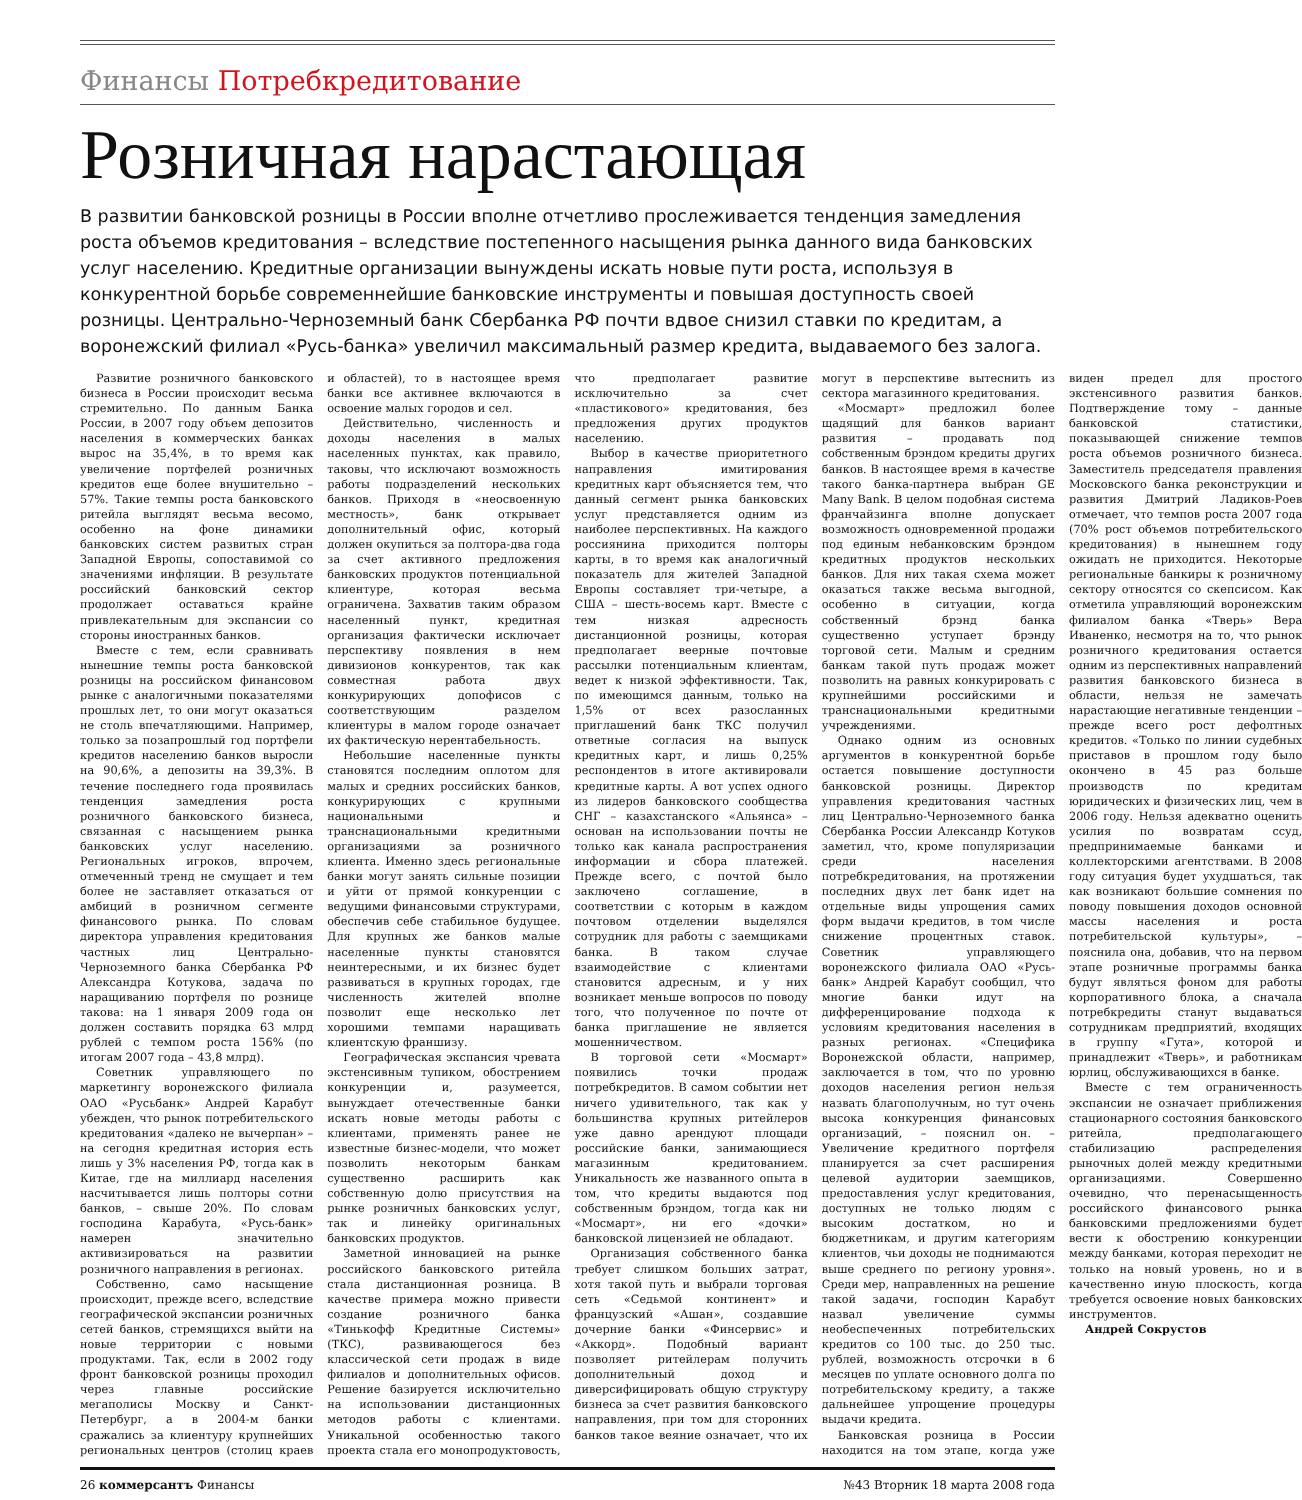Финансы Потребкредитование
Розничная нарастающая
В развитии банковской розницы в России вполне отчетливо прослеживается тенденция замедления роста объемов кредитования – вследствие постепенного насыщения рынка данного вида банковских услуг населению. Кредитные организации вынуждены искать новые пути роста, используя в конкурентной борьбе современнейшие банковские инструменты и повышая доступность своей розницы. Центрально-Черноземный банк Сбербанка РФ почти вдвое снизил ставки по кредитам, а воронежский филиал «Русь-банка» увеличил максимальный размер кредита, выдаваемого без залога.
Развитие розничного банковского бизнеса в России происходит весьма стремительно. По данным Банка России, в 2007 году объем депозитов населения в коммерческих банках вырос на 35,4%, в то время как увеличение портфелей розничных кредитов еще более внушительно – 57%. Такие темпы роста банковского ритейла выглядят весьма весомо, особенно на фоне динамики банковских систем развитых стран Западной Европы, сопоставимой со значениями инфляции. В результате российский банковский сектор продолжает оставаться крайне привлекательным для экспансии со стороны иностранных банков.
Вместе с тем, если сравнивать нынешние темпы роста банковской розницы на российском финансовом рынке с аналогичными показателями прошлых лет, то они могут оказаться не столь впечатляющими. Например, только за позапрошлый год портфели кредитов населению банков выросли на 90,6%, а депозиты на 39,3%. В течение последнего года проявилась тенденция замедления роста розничного банковского бизнеса, связанная с насыщением рынка банковских услуг населению. Региональных игроков, впрочем, отмеченный тренд не смущает и тем более не заставляет отказаться от амбиций в розничном сегменте финансового рынка. По словам директора управления кредитования частных лиц Центрально-Черноземного банка Сбербанка РФ Александра Котукова, задача по наращиванию портфеля по рознице такова: на 1 января 2009 года он должен составить порядка 63 млрд рублей с темпом роста 156% (по итогам 2007 года – 43,8 млрд).
Советник управляющего по маркетингу воронежского филиала ОАО «Русьбанк» Андрей Карабут убежден, что рынок потребительского кредитования «далеко не вычерпан» – на сегодня кредитная история есть лишь у 3% населения РФ, тогда как в Китае, где на миллиард населения насчитывается лишь полторы сотни банков, – свыше 20%. По словам господина Карабута, «Русь-банк» намерен значительно активизироваться на развитии розничного направления в регионах.
Собственно, само насыщение происходит, прежде всего, вследствие географической экспансии розничных сетей банков, стремящихся выйти на новые территории с новыми продуктами. Так, если в 2002 году фронт банковской розницы проходил через главные российские мегаполисы Москву и Санкт-Петербург, а в 2004-м банки сражались за клиентуру крупнейших региональных центров (столиц краев и областей), то в настоящее время банки все активнее включаются в освоение малых городов и сел.
Действительно, численность и доходы населения в малых населенных пунктах, как правило, таковы, что исключают возможность работы подразделений нескольких банков. Приходя в «неосвоенную местность», банк открывает дополнительный офис, который должен окупиться за полтора-два года за счет активного предложения банковских продуктов потенциальной клиентуре, которая весьма ограничена. Захватив таким образом населенный пункт, кредитная организация фактически исключает перспективу появления в нем дивизионов конкурентов, так как совместная работа двух конкурирующих допофисов с соответствующим разделом клиентуры в малом городе означает их фактическую нерентабельность.
Небольшие населенные пункты становятся последним оплотом для малых и средних российских банков, конкурирующих с крупными национальными и транснациональными кредитными организациями за розничного клиента. Именно здесь региональные банки могут занять сильные позиции и уйти от прямой конкуренции с ведущими финансовыми структурами, обеспечив себе стабильное будущее. Для крупных же банков малые населенные пункты становятся неинтересными, и их бизнес будет развиваться в крупных городах, где численность жителей вполне позволит еще несколько лет хорошими темпами наращивать клиентскую франшизу.
Географическая экспансия чревата экстенсивным тупиком, обострением конкуренции и, разумеется, вынуждает отечественные банки искать новые методы работы с клиентами, применять ранее не известные бизнес-модели, что может позволить некоторым банкам существенно расширить как собственную долю присутствия на рынке розничных банковских услуг, так и линейку оригинальных банковских продуктов.
Заметной инновацией на рынке российского банковского ритейла стала дистанционная розница. В качестве примера можно привести создание розничного банка «Тинькофф Кредитные Системы» (ТКС), развивающегося без классической сети продаж в виде филиалов и дополнительных офисов. Решение базируется исключительно на использовании дистанционных методов работы с клиентами. Уникальной особенностью такого проекта стала его монопродуктовость, что предполагает развитие исключительно за счет «пластикового» кредитования, без предложения других продуктов населению.
Выбор в качестве приоритетного направления имитирования кредитных карт объясняется тем, что данный сегмент рынка банковских услуг представляется одним из наиболее перспективных. На каждого россиянина приходится полторы карты, в то время как аналогичный показатель для жителей Западной Европы составляет три-четыре, а США – шесть-восемь карт. Вместе с тем низкая адресность дистанционной розницы, которая предполагает веерные почтовые рассылки потенциальным клиентам, ведет к низкой эффективности. Так, по имеющимся данным, только на 1,5% от всех разосланных приглашений банк ТКС получил ответные согласия на выпуск кредитных карт, и лишь 0,25% респондентов в итоге активировали кредитные карты. А вот успех одного из лидеров банковского сообщества СНГ – казахстанского «Альянса» – основан на использовании почты не только как канала распространения информации и сбора платежей. Прежде всего, с почтой было заключено соглашение, в соответствии с которым в каждом почтовом отделении выделялся сотрудник для работы с заемщиками банка. В таком случае взаимодействие с клиентами становится адресным, и у них возникает меньше вопросов по поводу того, что полученное по почте от банка приглашение не является мошенничеством.
В торговой сети «Мосмарт» появились точки продаж потребкредитов. В самом событии нет ничего удивительного, так как у большинства крупных ритейлеров уже давно арендуют площади российские банки, занимающиеся магазинным кредитованием. Уникальность же названного опыта в том, что кредиты выдаются под собственным брэндом, тогда как ни «Мосмарт», ни его «дочки» банковской лицензией не обладают.
Организация собственного банка требует слишком больших затрат, хотя такой путь и выбрали торговая сеть «Седьмой континент» и французский «Ашан», создавшие дочерние банки «Финсервис» и «Аккорд». Подобный вариант позволяет ритейлерам получить дополнительный доход и диверсифицировать общую структуру бизнеса за счет развития банковского направления, при том для сторонних банков такое веяние означает, что их могут в перспективе вытеснить из сектора магазинного кредитования.
«Мосмарт» предложил более щадящий для банков вариант развития – продавать под собственным брэндом кредиты других банков. В настоящее время в качестве такого банка-партнера выбран GE Many Bank. В целом подобная система франчайзинга вполне допускает возможность одновременной продажи под единым небанковским брэндом кредитных продуктов нескольких банков. Для них такая схема может оказаться также весьма выгодной, особенно в ситуации, когда собственный брэнд банка существенно уступает брэнду торговой сети. Малым и средним банкам такой путь продаж может позволить на равных конкурировать с крупнейшими российскими и транснациональными кредитными учреждениями.
Однако одним из основных аргументов в конкурентной борьбе остается повышение доступности банковской розницы. Директор управления кредитования частных лиц Центрально-Черноземного банка Сбербанка России Александр Котуков заметил, что, кроме популяризации среди населения потребкредитования, на протяжении последних двух лет банк идет на отдельные виды упрощения самих форм выдачи кредитов, в том числе снижение процентных ставок. Советник управляющего воронежского филиала ОАО «Русь-банк» Андрей Карабут сообщил, что многие банки идут на дифференцирование подхода к условиям кредитования населения в разных регионах. «Специфика Воронежской области, например, заключается в том, что по уровню доходов населения регион нельзя назвать благополучным, но тут очень высока конкуренция финансовых организаций, – пояснил он. – Увеличение кредитного портфеля планируется за счет расширения целевой аудитории заемщиков, предоставления услуг кредитования, доступных не только людям с высоким достатком, но и бюджетникам, и другим категориям клиентов, чьи доходы не поднимаются выше среднего по региону уровня». Среди мер, направленных на решение такой задачи, господин Карабут назвал увеличение суммы необеспеченных потребительских кредитов со 100 тыс. до 250 тыс. рублей, возможность отсрочки в 6 месяцев по уплате основного долга по потребительскому кредиту, а также дальнейшее упрощение процедуры выдачи кредита.
Банковская розница в России находится на том этапе, когда уже виден предел для простого экстенсивного развития банков. Подтверждение тому – данные банковской статистики, показывающей снижение темпов роста объемов розничного бизнеса. Заместитель председателя правления Московского банка реконструкции и развития Дмитрий Ладиков-Роев отмечает, что темпов роста 2007 года (70% рост объемов потребительского кредитования) в нынешнем году ожидать не приходится. Некоторые региональные банкиры к розничному сектору относятся со скепсисом. Как отметила управляющий воронежским филиалом банка «Тверь» Вера Иваненко, несмотря на то, что рынок розничного кредитования остается одним из перспективных направлений развития банковского бизнеса в области, нельзя не замечать нарастающие негативные тенденции – прежде всего рост дефолтных кредитов. «Только по линии судебных приставов в прошлом году было окончено в 45 раз больше производств по кредитам юридических и физических лиц, чем в 2006 году. Нельзя адекватно оценить усилия по возвратам ссуд, предпринимаемые банками и коллекторскими агентствами. В 2008 году ситуация будет ухудшаться, так как возникают большие сомнения по поводу повышения доходов основной массы населения и роста потребительской культуры», – пояснила она, добавив, что на первом этапе розничные программы банка будут являться фоном для работы корпоративного блока, а сначала потребкредиты станут выдаваться сотрудникам предприятий, входящих в группу «Гута», которой и принадлежит «Тверь», и работникам юрлиц, обслуживающихся в банке.
Вместе с тем ограниченность экспансии не означает приближения стационарного состояния банковского ритейла, предполагающего стабилизацию распределения рыночных долей между кредитными организациями. Совершенно очевидно, что перенасыщенность российского финансового рынка банковскими предложениями будет вести к обострению конкуренции между банками, которая переходит не только на новый уровень, но и в качественно иную плоскость, когда требуется освоение новых банковских инструментов.
Андрей Сокрустов
26 коммерсантъ Финансы №43 Вторник 18 марта 2008 года